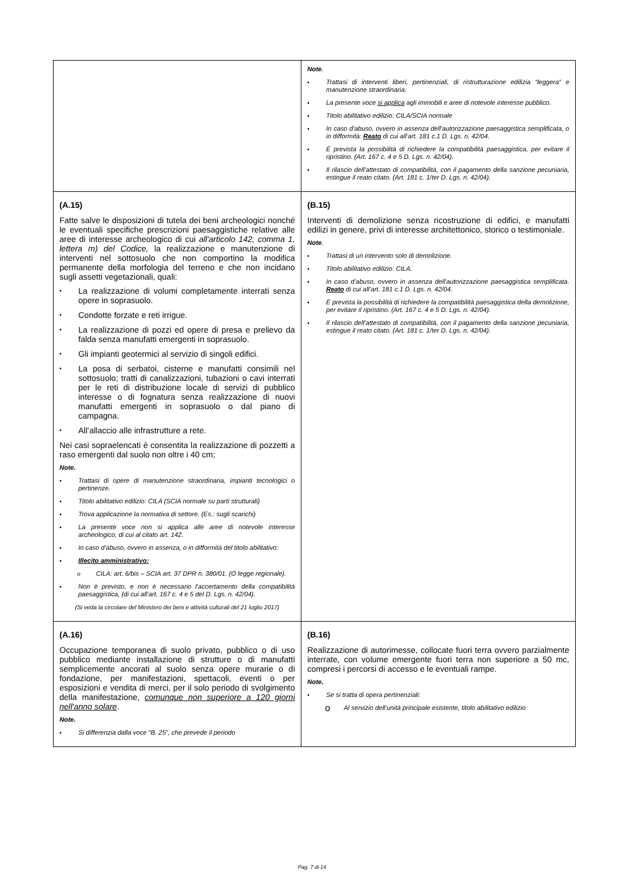| | Note . ▪ Trattasi di interventi liberi, pertinenziali, di ristrutturazione edilizia “leggera” e manutenzione straordinaria. ▪ La presente voce si applica agli immobili e aree di notevole interesse pubblico. ▪ Titolo abilitativo edilizio: CILA/SCIA normale ▪ In caso d’abuso, ovvero in assenza dell’autorizzazione paesaggistica semplificata, o in difformità: Reato di cui all’art. 181 c.1 D. Lgs. n. 42/04. ▪ È prevista la possibilità di richiedere la compatibilità paesaggistica, per evitare il ripristino. (Art. 167 c. 4 e 5 D. Lgs. n. 42/04). ▪ Il rilascio dell’attestato di compatibilità, con il pagamento della sanzione pecuniaria, estingue il reato citato. (Art. 181 c. 1/ter D. Lgs. n. 42/04). |
| (A.15) Fatte salve le disposizioni di tutela dei beni archeologici nonché le eventuali specifiche prescrizioni paesaggistiche relative alle aree di interesse archeologico di cui all'articolo 142, comma 1, lettera m) del Codice, la realizzazione e manutenzione di interventi nel sottosuolo che non comportino la modifica permanente della morfologia del terreno e che non incidano sugli assetti vegetazionali, quali: ▪ La realizzazione di volumi completamente interrati senza opere in soprasuolo. ▪ Condotte forzate e reti irrigue. ▪ La realizzazione di pozzi ed opere di presa e prelievo da falda senza manufatti emergenti in soprasuolo. ▪ Gli impianti geotermici al servizio di singoli edifici. ▪ La posa di serbatoi, cisterne e manufatti consimili nel sottosuolo; tratti di canalizzazioni, tubazioni o cavi interrati per le reti di distribuzione locale di servizi di pubblico interesse o di fognatura senza realizzazione di nuovi manufatti emergenti in soprasuolo o dal piano di campagna. ▪ All’allaccio alle infrastrutture a rete. Nei casi sopraelencati è consentita la realizzazione di pozzetti a raso emergenti dal suolo non oltre i 40 cm; Note. ▪ Trattasi di opere di manutenzione straordinaria, impianti tecnologici o pertinenze. ▪ Titolo abilitativo edilizio: CILA (SCIA normale su parti strutturali) ▪ Trova applicazione la normativa di settore. (Es.: sugli scarichi) ▪ La presente voce non si applica alle aree di notevole interesse archeologico, di cui al citato art. 142. ▪ In caso d’abuso, ovvero in assenza, o in difformità del titolo abilitativo: ▪ Illecito amministrativo: o CILA: art. 6/bis – SCIA art. 37 DPR n. 380/01. (O legge regionale). ▪ Non è previsto, e non è necessario l’accertamento della compatibilità paesaggistica, (di cui all’art. 167 c. 4 e 5 del D. Lgs. n. 42/04). (Si veda la circolare del Ministero dei beni e attività culturali del 21 luglio 2017) | (B.15) Interventi di demolizione senza ricostruzione di edifici, e manufatti edilizi in genere, privi di interesse architettonico, storico o testimoniale. Note . ▪ Trattasi di un intervento solo di demolizione. ▪ Titolo abilitativo edilizio: CILA. ▪ In caso d’abuso, ovvero in assenza dell’autorizzazione paesaggistica semplificata. Reato di cui all’art. 181 c.1 D. Lgs. n. 42/04. ▪ È prevista la possibilità di richiedere la compatibilità paesaggistica della demolizione, per evitare il ripristino. (Art. 167 c. 4 e 5 D. Lgs. n. 42/04). ▪ Il rilascio dell’attestato di compatibilità, con il pagamento della sanzione pecuniaria, estingue il reato citato. (Art. 181 c. 1/ter D. Lgs. n. 42/04). |
| (A.16) Occupazione temporanea di suolo privato, pubblico o di uso pubblico mediante installazione di strutture o di manufatti semplicemente ancorati al suolo senza opere murarie o di fondazione, per manifestazioni, spettacoli, eventi o per esposizioni e vendita di merci, per il solo periodo di svolgimento della manifestazione, comunque non superiore a 120 giorni nell'anno solare . Note. ▪ Si differenzia dalla voce “B. 25”, che prevede il periodo | (B.16) Realizzazione di autorimesse, collocate fuori terra ovvero parzialmente interrate, con volume emergente fuori terra non superiore a 50 mc, compresi i percorsi di accesso e le eventuali rampe. Note. • Se si tratta di opera pertinenziali: o Al servizio dell’unità principale esistente, titolo abilitativo edilizio: |
Pag. 7 di 14